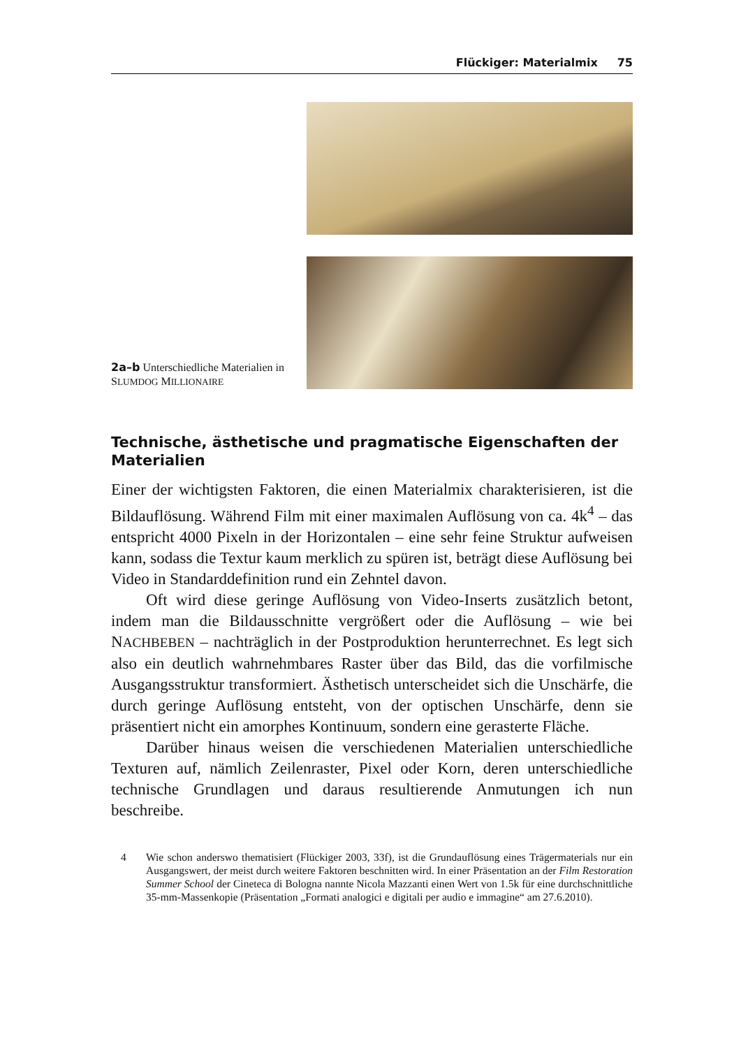Flückiger: Materialmix 75
2a–b Unterschiedliche Materialien in SLUMDOG MILLIONAIRE
Technische, ästhetische und pragmatische Eigenschaften der Materialien
Einer der wichtigsten Faktoren, die einen Materialmix charakterisieren, ist die Bildauflösung. Während Film mit einer maximalen Auflösung von ca. 4k<sup>4</sup> – das entspricht 4000 Pixeln in der Horizontalen – eine sehr feine Struktur aufweisen kann, sodass die Textur kaum merklich zu spüren ist, beträgt diese Auflösung bei Video in Standarddefinition rund ein Zehntel davon.
Oft wird diese geringe Auflösung von Video-Inserts zusätzlich betont, indem man die Bildausschnitte vergrößert oder die Auflösung – wie bei NACHBEBEN – nachträglich in der Postproduktion herunterrechnet. Es legt sich also ein deutlich wahrnehmbares Raster über das Bild, das die vorfilmische Ausgangsstruktur transformiert. Ästhetisch unterscheidet sich die Unschärfe, die durch geringe Auflösung entsteht, von der optischen Unschärfe, denn sie präsentiert nicht ein amorphes Kontinuum, sondern eine gerasterte Fläche.
Darüber hinaus weisen die verschiedenen Materialien unterschiedliche Texturen auf, nämlich Zeilenraster, Pixel oder Korn, deren unterschiedliche technische Grundlagen und daraus resultierende Anmutungen ich nun beschreibe.
4 Wie schon anderswo thematisiert (Flückiger 2003, 33f), ist die Grundauflösung eines Trägermaterials nur ein Ausgangswert, der meist durch weitere Faktoren beschnitten wird. In einer Präsentation an der Film Restoration Summer School der Cineteca di Bologna nannte Nicola Mazzanti einen Wert von 1.5k für eine durchschnittliche 35-mm-Massenkopie (Präsentation „Formati analogici e digitali per audio e immagine“ am 27.6.2010).